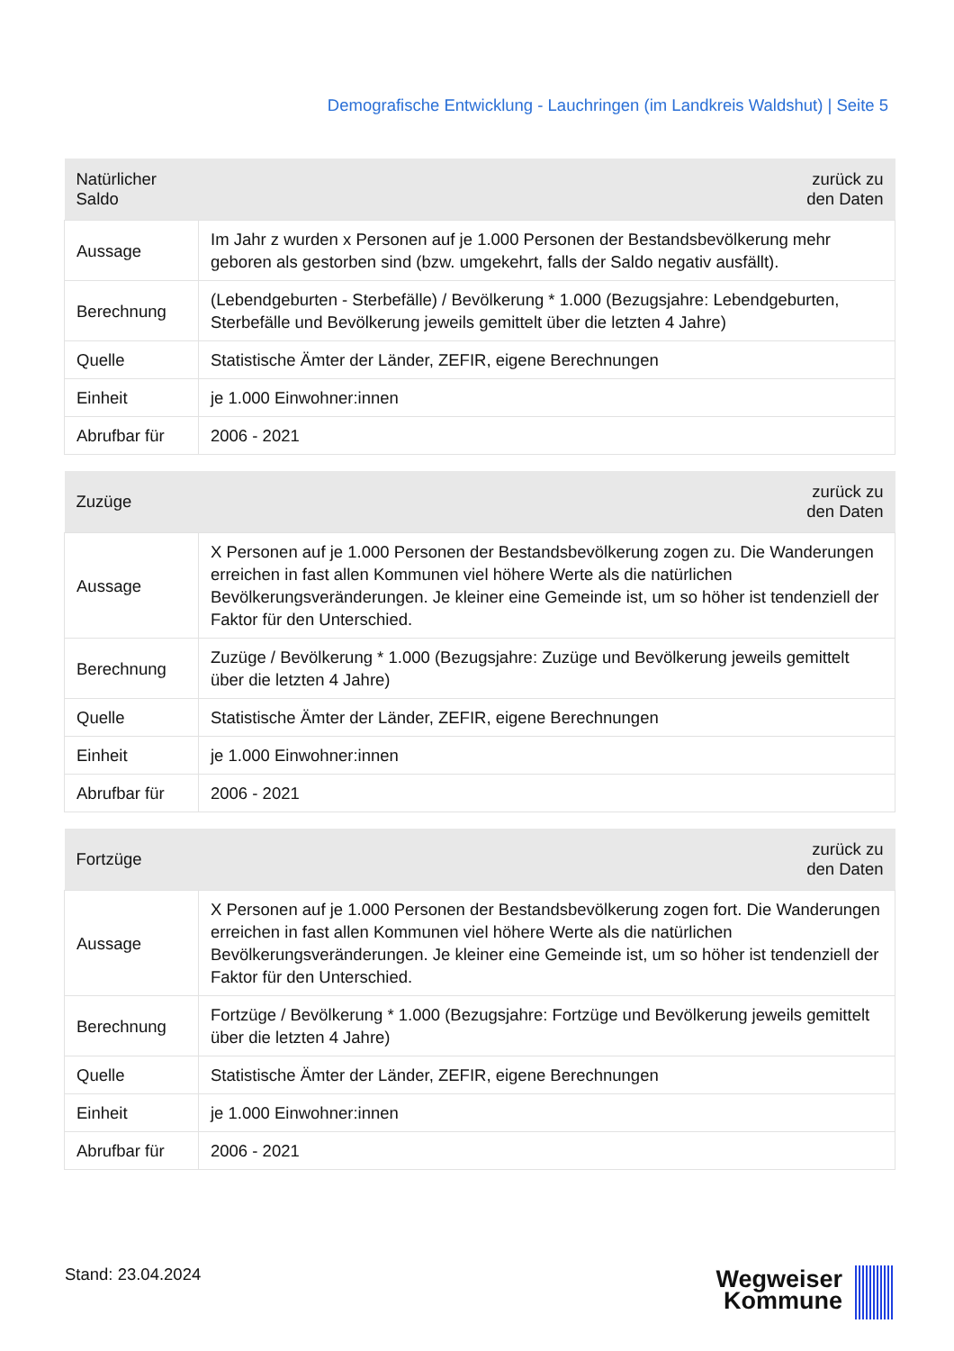Demografische Entwicklung - Lauchringen (im Landkreis Waldshut) | Seite 5
| Natürlicher Saldo | zurück zu den Daten |
| --- | --- |
| Aussage | Im Jahr z wurden x Personen auf je 1.000 Personen der Bestandsbevölkerung mehr geboren als gestorben sind (bzw. umgekehrt, falls der Saldo negativ ausfällt). |
| Berechnung | (Lebendgeburten - Sterbefälle) / Bevölkerung * 1.000 (Bezugsjahre: Lebendgeburten, Sterbefälle und Bevölkerung jeweils gemittelt über die letzten 4 Jahre) |
| Quelle | Statistische Ämter der Länder, ZEFIR, eigene Berechnungen |
| Einheit | je 1.000 Einwohner:innen |
| Abrufbar für | 2006 - 2021 |
| Zuzüge | zurück zu den Daten |
| --- | --- |
| Aussage | X Personen auf je 1.000 Personen der Bestandsbevölkerung zogen zu. Die Wanderungen erreichen in fast allen Kommunen viel höhere Werte als die natürlichen Bevölkerungsveränderungen. Je kleiner eine Gemeinde ist, um so höher ist tendenziell der Faktor für den Unterschied. |
| Berechnung | Zuzüge / Bevölkerung * 1.000 (Bezugsjahre: Zuzüge und Bevölkerung jeweils gemittelt über die letzten 4 Jahre) |
| Quelle | Statistische Ämter der Länder, ZEFIR, eigene Berechnungen |
| Einheit | je 1.000 Einwohner:innen |
| Abrufbar für | 2006 - 2021 |
| Fortzüge | zurück zu den Daten |
| --- | --- |
| Aussage | X Personen auf je 1.000 Personen der Bestandsbevölkerung zogen fort. Die Wanderungen erreichen in fast allen Kommunen viel höhere Werte als die natürlichen Bevölkerungsveränderungen. Je kleiner eine Gemeinde ist, um so höher ist tendenziell der Faktor für den Unterschied. |
| Berechnung | Fortzüge / Bevölkerung * 1.000 (Bezugsjahre: Fortzüge und Bevölkerung jeweils gemittelt über die letzten 4 Jahre) |
| Quelle | Statistische Ämter der Länder, ZEFIR, eigene Berechnungen |
| Einheit | je 1.000 Einwohner:innen |
| Abrufbar für | 2006 - 2021 |
Stand: 23.04.2024
Wegweiser
Kommune